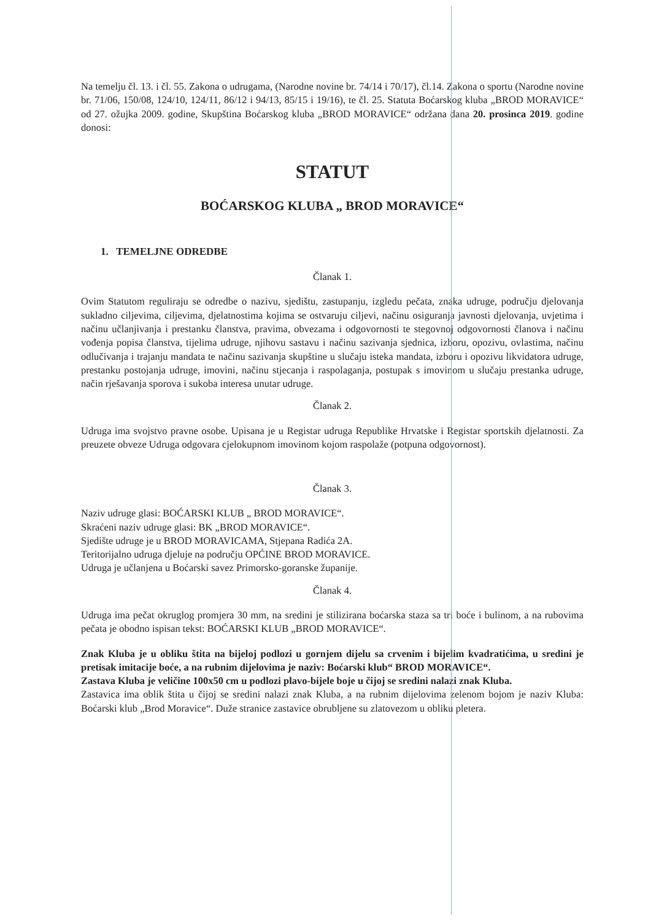Na temelju čl. 13. i čl. 55. Zakona o udrugama, (Narodne novine br. 74/14 i 70/17), čl.14. Zakona o sportu (Narodne novine br. 71/06, 150/08, 124/10, 124/11, 86/12 i 94/13, 85/15 i 19/16), te čl. 25. Statuta Boćarskog kluba „BROD MORAVICE“ od 27. ožujka 2009. godine, Skupština Boćarskog kluba „BROD MORAVICE“ održana dana 20. prosinca 2019. godine donosi:
STATUT
BOĆARSKOG KLUBA „ BROD MORAVICE“
1. TEMELJNE ODREDBE
Članak 1.
Ovim Statutom reguliraju se odredbe o nazivu, sjedištu, zastupanju, izgledu pečata, znaka udruge, području djelovanja sukladno ciljevima, ciljevima, djelatnostima kojima se ostvaruju ciljevi, načinu osiguranja javnosti djelovanja, uvjetima i načinu učlanjivanja i prestanku članstva, pravima, obvezama i odgovornosti te stegovnoj odgovornosti članova i načinu vođenja popisa članstva, tijelima udruge, njihovu sastavu i načinu sazivanja sjednica, izboru, opozivu, ovlastima, načinu odlučivanja i trajanju mandata te načinu sazivanja skupštine u slučaju isteka mandata, izboru i opozivu likvidatora udruge, prestanku postojanja udruge, imovini, načinu stjecanja i raspolaganja, postupak s imovinom u slučaju prestanka udruge, način rješavanja sporova i sukoba interesa unutar udruge.
Članak 2.
Udruga ima svojstvo pravne osobe. Upisana je u Registar udruga Republike Hrvatske i Registar sportskih djelatnosti. Za preuzete obveze Udruga odgovara cjelokupnom imovinom kojom raspolaže (potpuna odgovornost).
Članak 3.
Naziv udruge glasi: BOĆARSKI KLUB „ BROD MORAVICE“.
Skraćeni naziv udruge glasi: BK „BROD MORAVICE“.
Sjedište udruge je u BROD MORAVICAMA, Stjepana Radića 2A.
Teritorijalno udruga djeluje na području OPĆINE BROD MORAVICE.
Udruga je učlanjena u Boćarski savez Primorsko-goranske županije.
Članak 4.
Udruga ima pečat okruglog promjera 30 mm, na sredini je stilizirana boćarska staza sa tri boće i bulinom, a na rubovima pečata je obodno ispisan tekst: BOĆARSKI KLUB „BROD MORAVICE“.
Znak Kluba je u obliku štita na bijeloj podlozi u gornjem dijelu sa crvenim i bijelim kvadratićima, u sredini je pretisak imitacije boće, a na rubnim dijelovima je naziv: Boćarski klub“ BROD MORAVICE“.
Zastava Kluba je veličine 100x50 cm u podlozi plavo-bijele boje u čijoj se sredini nalazi znak Kluba.
Zastavica ima oblik štita u čijoj se sredini nalazi znak Kluba, a na rubnim dijelovima zelenom bojom je naziv Kluba: Boćarski klub „Brod Moravice“. Duže stranice zastavice obrubljene su zlatovezom u obliku pletera.